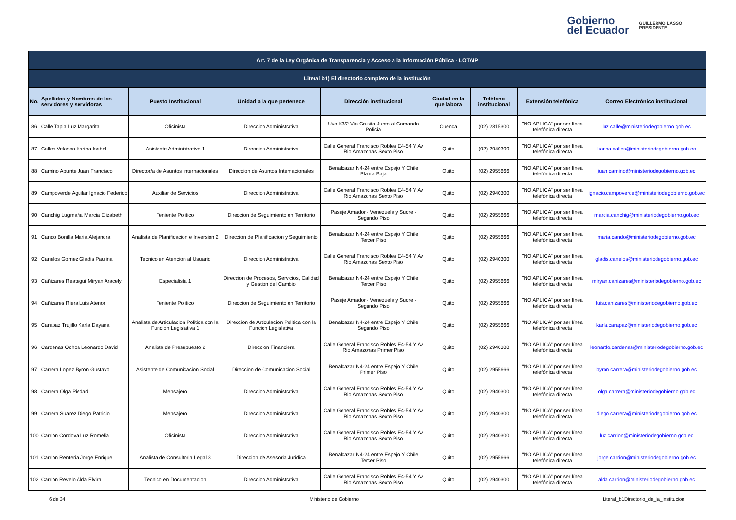Gobierno
del Ecuador
GUILLERMO LASSO
PRESIDENTE
| Art. 7 de la Ley Orgánica de Transparencia y Acceso a la Información Pública - LOTAIP | | | | | | | | |
| --- | --- | --- | --- | --- | --- | --- | --- | --- |
| Literal b1) El directorio completo de la institución | | | | | | | | |
| No. | Apellidos y Nombres de los servidores y servidoras | Puesto Institucional | Unidad a la que pertenece | Dirección institucional | Ciudad en la que labora | Teléfono institucional | Extensión telefónica | Correo Electrónico institucional |
| 86 | Calle Tapia Luz Margarita | Oficinista | Direccion Administrativa | Uvc K3/2 Via Crusita Junto al Comando Policia | Cuenca | (02) 2315300 | "NO APLICA" por ser línea telefónica directa | luz.calle@ministeriodegobierno.gob.ec |
| 87 | Calles Velasco Karina Isabel | Asistente Administrativo 1 | Direccion Administrativa | Calle General Francisco Robles E4-54 Y Av Rio Amazonas Sexto Piso | Quito | (02) 2940300 | "NO APLICA" por ser línea telefónica directa | karina.calles@ministeriodegobierno.gob.ec |
| 88 | Camino Apunte Juan Francisco | Director/a de Asuntos Internacionales | Direccion de Asuntos Internacionales | Benalcazar N4-24 entre Espejo Y Chile Planta Baja | Quito | (02) 2955666 | "NO APLICA" por ser línea telefónica directa | juan.camino@ministeriodegobierno.gob.ec |
| 89 | Campoverde Aguilar Ignacio Federico | Auxiliar de Servicios | Direccion Administrativa | Calle General Francisco Robles E4-54 Y Av Rio Amazonas Sexto Piso | Quito | (02) 2940300 | "NO APLICA" por ser línea telefónica directa | ignacio.campoverde@ministeriodegobierno.gob.ec |
| 90 | Canchig Lugmaña Marcia Elizabeth | Teniente Politico | Direccion de Seguimiento en Territorio | Pasaje Amador - Venezuela y Sucre - Segundo Piso | Quito | (02) 2955666 | "NO APLICA" por ser línea telefónica directa | marcia.canchig@ministeriodegobierno.gob.ec |
| 91 | Cando Bonilla Maria Alejandra | Analista de Planificacion e Inversion 2 | Direccion de Planificacion y Seguimiento | Benalcazar N4-24 entre Espejo Y Chile Tercer Piso | Quito | (02) 2955666 | "NO APLICA" por ser línea telefónica directa | maria.cando@ministeriodegobierno.gob.ec |
| 92 | Canelos Gomez Gladis Paulina | Tecnico en Atencion al Usuario | Direccion Administrativa | Calle General Francisco Robles E4-54 Y Av Rio Amazonas Sexto Piso | Quito | (02) 2940300 | "NO APLICA" por ser línea telefónica directa | gladis.canelos@ministeriodegobierno.gob.ec |
| 93 | Cañizares Reategui Miryan Aracely | Especialista 1 | Direccion de Procesos, Servicios, Calidad y Gestion del Cambio | Benalcazar N4-24 entre Espejo Y Chile Tercer Piso | Quito | (02) 2955666 | "NO APLICA" por ser línea telefónica directa | miryan.canizares@ministeriodegobierno.gob.ec |
| 94 | Cañizares Riera Luis Atenor | Teniente Politico | Direccion de Seguimiento en Territorio | Pasaje Amador - Venezuela y Sucre - Segundo Piso | Quito | (02) 2955666 | "NO APLICA" por ser línea telefónica directa | luis.canizares@ministeriodegobierno.gob.ec |
| 95 | Carapaz Trujillo Karla Dayana | Analista de Articulacion Politica con la Funcion Legislativa 1 | Direccion de Articulacion Politica con la Funcion Legislativa | Benalcazar N4-24 entre Espejo Y Chile Segundo Piso | Quito | (02) 2955666 | "NO APLICA" por ser línea telefónica directa | karla.carapaz@ministeriodegobierno.gob.ec |
| 96 | Cardenas Ochoa Leonardo David | Analista de Presupuesto 2 | Direccion Financiera | Calle General Francisco Robles E4-54 Y Av Rio Amazonas Primer Piso | Quito | (02) 2940300 | "NO APLICA" por ser línea telefónica directa | leonardo.cardenas@ministeriodegobierno.gob.ec |
| 97 | Carrera Lopez Byron Gustavo | Asistente de Comunicacion Social | Direccion de Comunicacion Social | Benalcazar N4-24 entre Espejo Y Chile Primer Piso | Quito | (02) 2955666 | "NO APLICA" por ser línea telefónica directa | byron.carrera@ministeriodegobierno.gob.ec |
| 98 | Carrera Olga Piedad | Mensajero | Direccion Administrativa | Calle General Francisco Robles E4-54 Y Av Rio Amazonas Sexto Piso | Quito | (02) 2940300 | "NO APLICA" por ser línea telefónica directa | olga.carrera@ministeriodegobierno.gob.ec |
| 99 | Carrera Suarez Diego Patricio | Mensajero | Direccion Administrativa | Calle General Francisco Robles E4-54 Y Av Rio Amazonas Sexto Piso | Quito | (02) 2940300 | "NO APLICA" por ser línea telefónica directa | diego.carrera@ministeriodegobierno.gob.ec |
| 100 | Carrion Cordova Luz Romelia | Oficinista | Direccion Administrativa | Calle General Francisco Robles E4-54 Y Av Rio Amazonas Sexto Piso | Quito | (02) 2940300 | "NO APLICA" por ser línea telefónica directa | luz.carrion@ministeriodegobierno.gob.ec |
| 101 | Carrion Renteria Jorge Enrique | Analista de Consultoria Legal 3 | Direccion de Asesoria Juridica | Benalcazar N4-24 entre Espejo Y Chile Tercer Piso | Quito | (02) 2955666 | "NO APLICA" por ser línea telefónica directa | jorge.carrion@ministeriodegobierno.gob.ec |
| 102 | Carrion Revelo Alda Elvira | Tecnico en Documentacion | Direccion Administrativa | Calle General Francisco Robles E4-54 Y Av Rio Amazonas Sexto Piso | Quito | (02) 2940300 | "NO APLICA" por ser línea telefónica directa | alda.carrion@ministeriodegobierno.gob.ec |
6 de 34 Ministerio de Gobierno Literal_b1Directorio_de_la_institucion